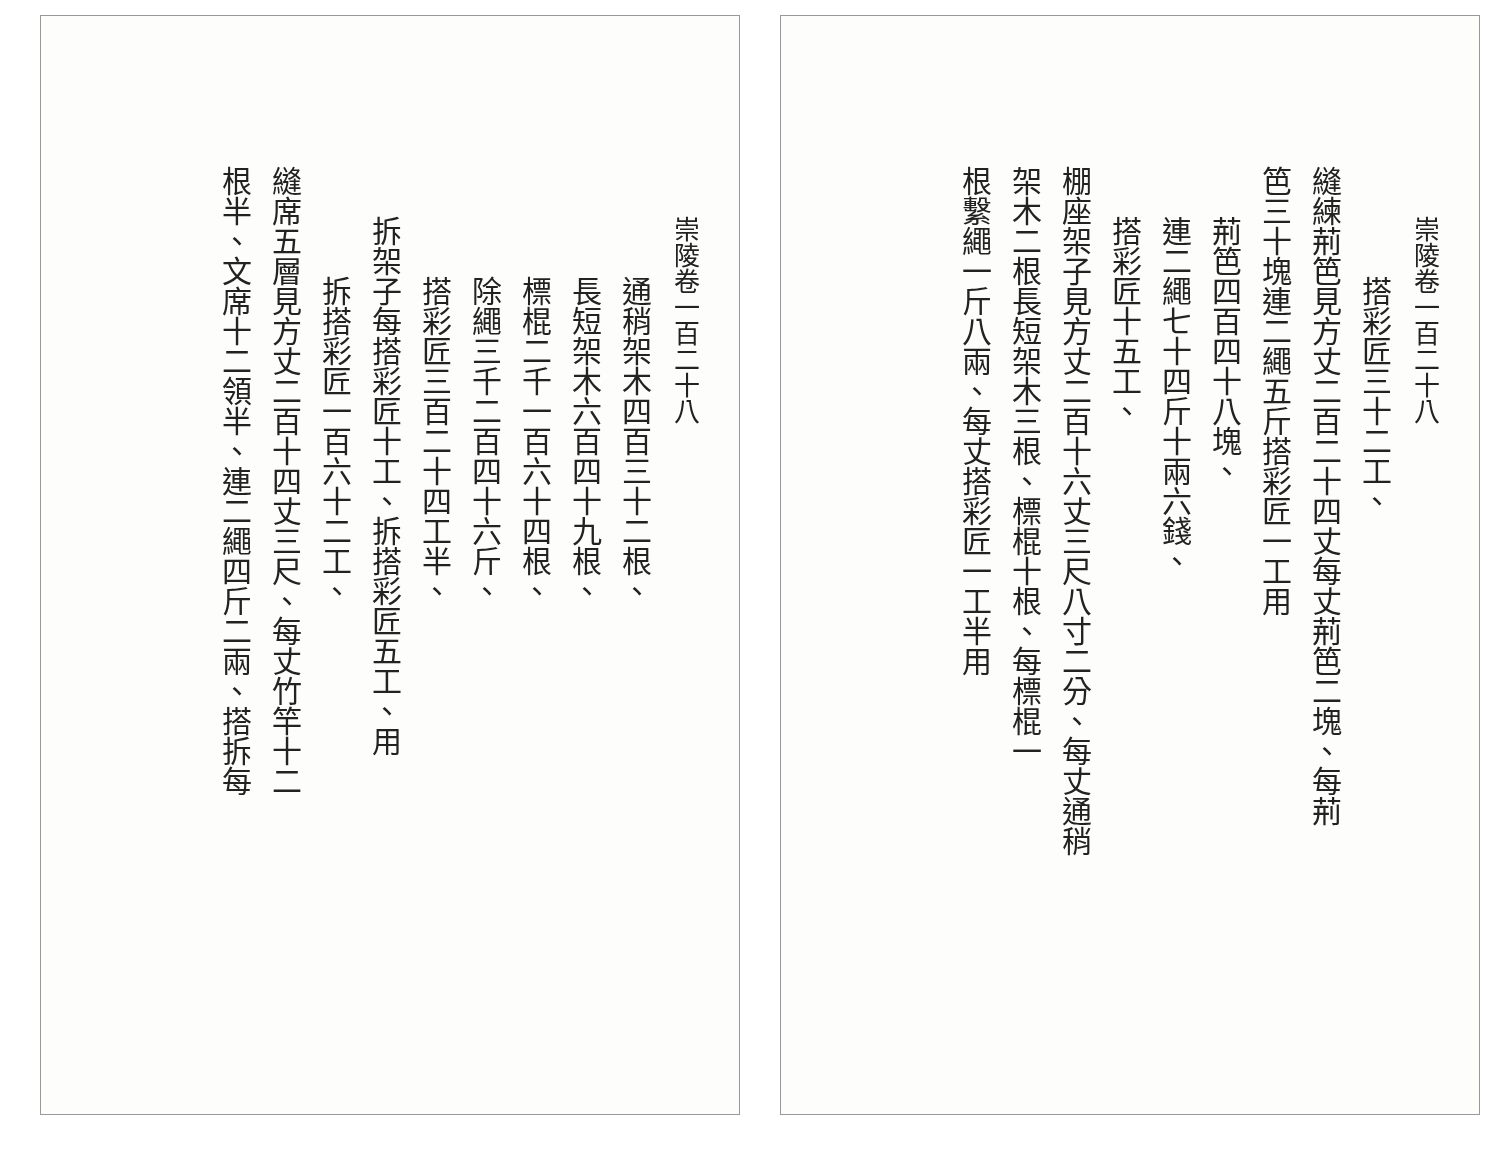崇陵卷一百二十八
搭彩匠三十二工、
縫練荊笆見方丈二百二十四丈每丈荊笆二塊、每荊
笆三十塊連二繩五斤搭彩匠一工用
荊笆四百四十八塊、
連二繩七十四斤十兩六錢、
搭彩匠十五工、
棚座架子見方丈二百十六丈三尺八寸二分、每丈通稍
架木二根長短架木三根、標棍十根、每標棍一
根繫繩一斤八兩、每丈搭彩匠一工半用
崇陵卷一百二十八
通稍架木四百三十二根、
長短架木六百四十九根、
標棍二千一百六十四根、
除繩三千二百四十六斤、
搭彩匠三百二十四工半、
拆架子每搭彩匠十工、拆搭彩匠五工、用
拆搭彩匠一百六十二工、
縫席五層見方丈二百十四丈三尺、每丈竹竿十二
根半、文席十二領半、連二繩四斤二兩、搭拆每